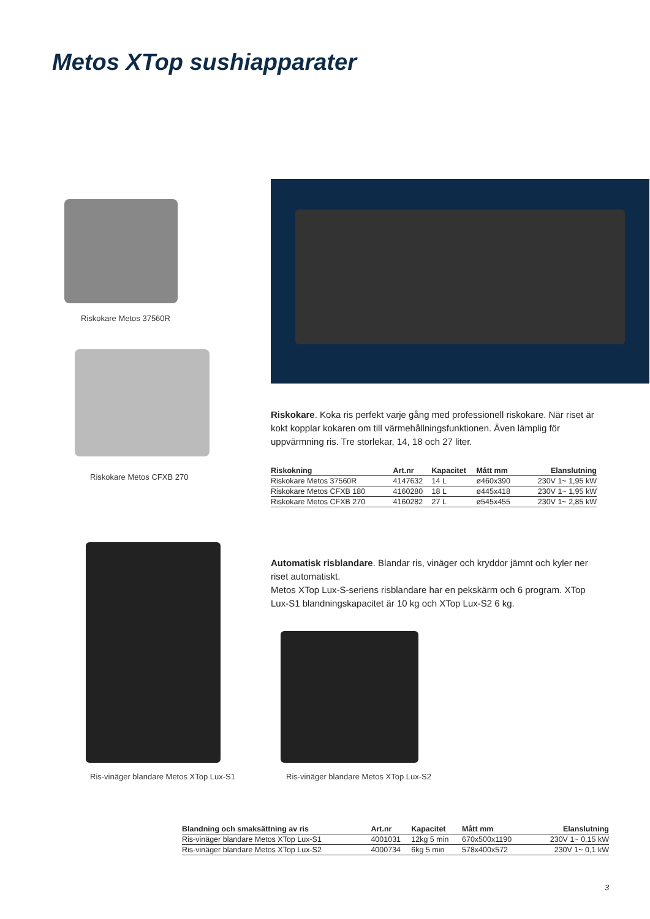Metos XTop sushiapparater
Riskokare Metos 37560R
Riskokare Metos CFXB 270
Riskokare. Koka ris perfekt varje gång med professionell riskokare. När riset är kokt kopplar kokaren om till värmehållningsfunktionen. Även lämplig för uppvärmning ris. Tre storlekar, 14, 18 och 27 liter.
| Riskokning | Art.nr | Kapacitet | Mått mm | Elanslutning |
| --- | --- | --- | --- | --- |
| Riskokare Metos 37560R | 4147632 | 14 L | ø460x390 | 230V 1~ 1,95 kW |
| Riskokare Metos CFXB 180 | 4160280 | 18 L | ø445x418 | 230V 1~ 1,95 kW |
| Riskokare Metos CFXB 270 | 4160282 | 27 L | ø545x455 | 230V 1~ 2,85 kW |
Automatisk risblandare. Blandar ris, vinäger och kryddor jämnt och kyler ner riset automatiskt.
Metos XTop Lux-S-seriens risblandare har en pekskärm och 6 program. XTop Lux-S1 blandningskapacitet är 10 kg och XTop Lux-S2 6 kg.
Ris-vinäger blandare Metos XTop Lux-S1
Ris-vinäger blandare Metos XTop Lux-S2
| Blandning och smaksättning av ris | Art.nr | Kapacitet | Mått mm | Elanslutning |
| --- | --- | --- | --- | --- |
| Ris-vinäger blandare Metos XTop Lux-S1 | 4001031 | 12kg 5 min | 670x500x1190 | 230V 1~ 0,15 kW |
| Ris-vinäger blandare Metos XTop Lux-S2 | 4000734 | 6kg 5 min | 578x400x572 | 230V 1~ 0,1 kW |
3